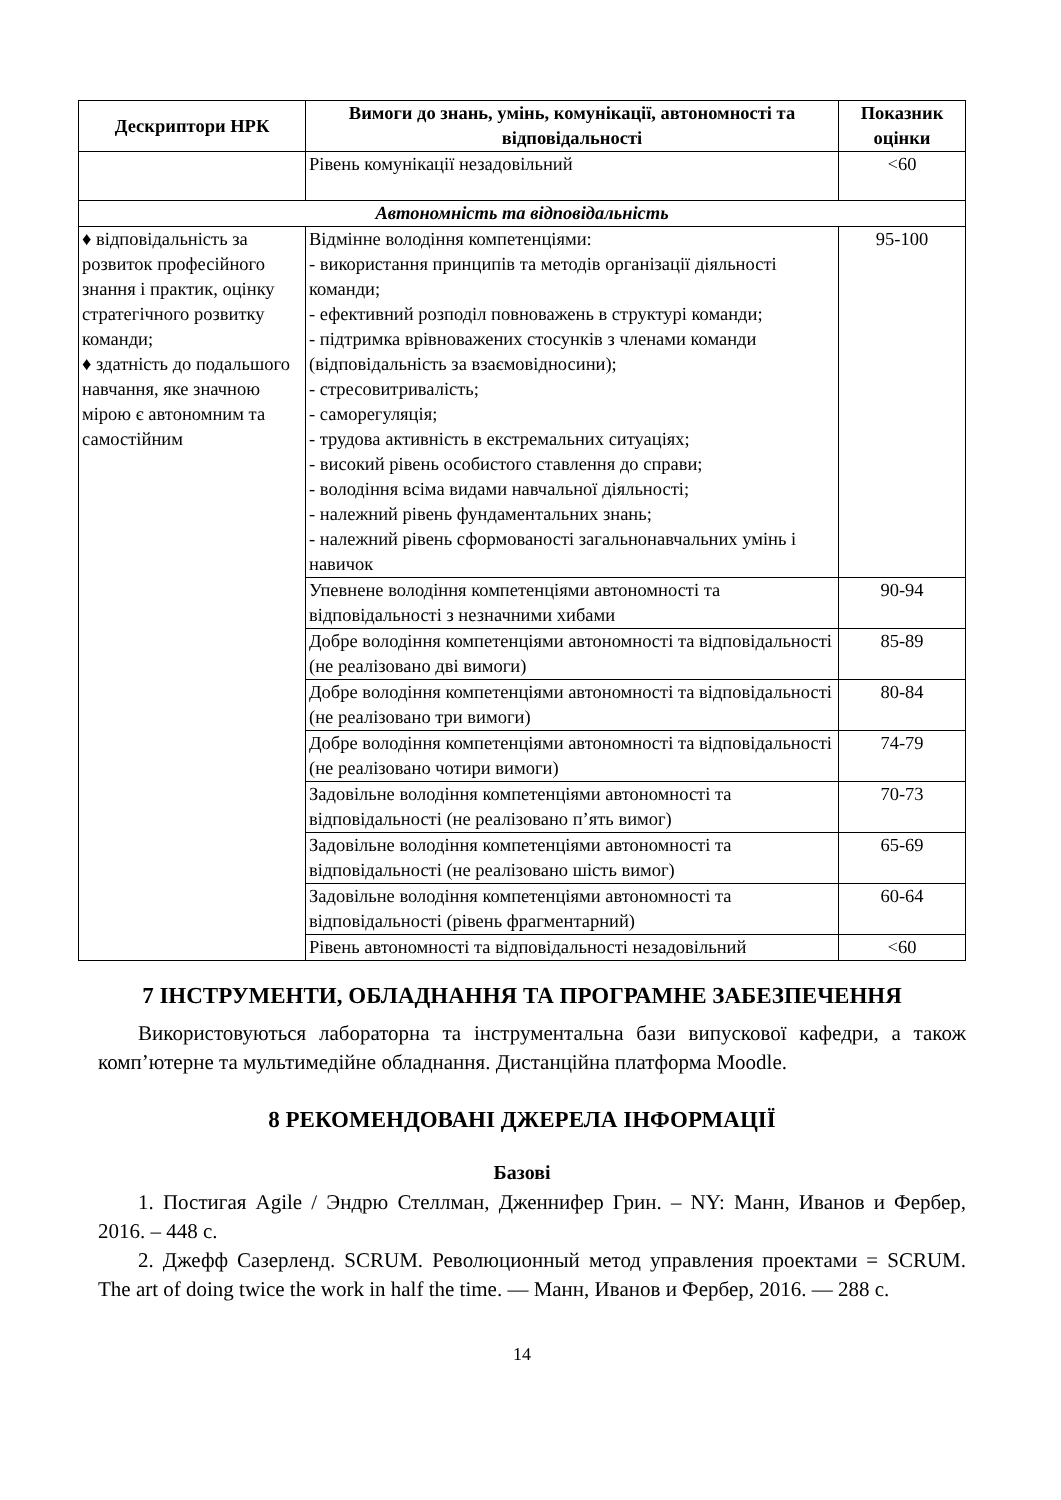| Дескриптори НРК | Вимоги до знань, умінь, комунікації, автономності та відповідальності | Показник оцінки |
| --- | --- | --- |
| | Рівень комунікації незадовільний | <60 |
| Автономність та відповідальність | | |
| ♦ відповідальність за розвиток професійного знання і практик, оцінку стратегічного розвитку команди; ♦ здатність до подальшого навчання, яке значною мірою є автономним та самостійним | Відмінне володіння компетенціями: - використання принципів та методів організації діяльності команди; - ефективний розподіл повноважень в структурі команди; - підтримка врівноважених стосунків з членами команди (відповідальність за взаємовідносини); - стресовитривалість; - саморегуляція; - трудова активність в екстремальних ситуаціях; - високий рівень особистого ставлення до справи; - володіння всіма видами навчальної діяльності; - належний рівень фундаментальних знань; - належний рівень сформованості загальнонавчальних умінь і навичок | 95-100 |
| | Упевнене володіння компетенціями автономності та відповідальності з незначними хибами | 90-94 |
| | Добре володіння компетенціями автономності та відповідальності (не реалізовано дві вимоги) | 85-89 |
| | Добре володіння компетенціями автономності та відповідальності (не реалізовано три вимоги) | 80-84 |
| | Добре володіння компетенціями автономності та відповідальності (не реалізовано чотири вимоги) | 74-79 |
| | Задовільне володіння компетенціями автономності та відповідальності (не реалізовано п’ять вимог) | 70-73 |
| | Задовільне володіння компетенціями автономності та відповідальності (не реалізовано шість вимог) | 65-69 |
| | Задовільне володіння компетенціями автономності та відповідальності (рівень фрагментарний) | 60-64 |
| | Рівень автономності та відповідальності незадовільний | <60 |
7 ІНСТРУМЕНТИ, ОБЛАДНАННЯ ТА ПРОГРАМНЕ ЗАБЕЗПЕЧЕННЯ
Використовуються лабораторна та інструментальна бази випускової кафедри, а також комп’ютерне та мультимедійне обладнання. Дистанційна платформа Moodle.
8 РЕКОМЕНДОВАНІ ДЖЕРЕЛА ІНФОРМАЦІЇ
Базові
1. Постигая Agile / Эндрю Стеллман, Дженнифер Грин. – NY: Манн, Иванов и Фербер, 2016. – 448 с.
2. Джефф Сазерленд. SCRUM. Революционный метод управления проектами = SCRUM. The art of doing twice the work in half the time. — Манн, Иванов и Фербер, 2016. — 288 с.
14